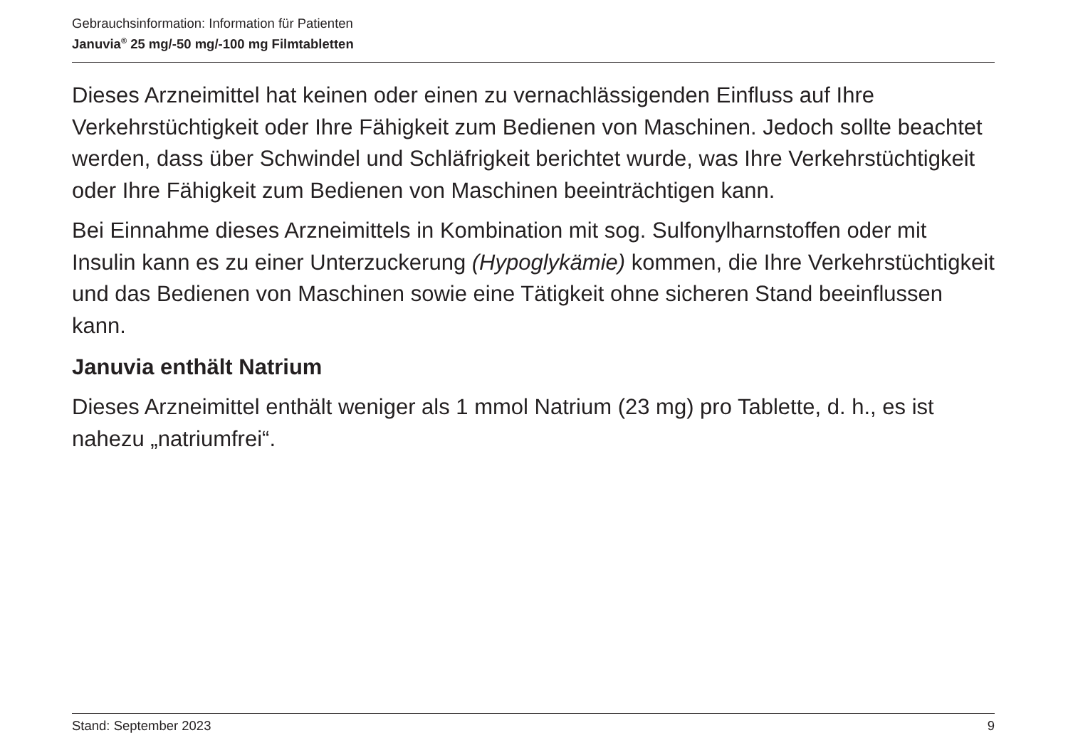Gebrauchsinformation: Information für Patienten
Januvia<sup>®</sup> 25 mg/-50 mg/-100 mg Filmtabletten
Dieses Arzneimittel hat keinen oder einen zu vernachlässigenden Einfluss auf Ihre Verkehrstüchtigkeit oder Ihre Fähigkeit zum Bedienen von Maschinen. Jedoch sollte beachtet werden, dass über Schwindel und Schläfrigkeit berichtet wurde, was Ihre Verkehrstüchtigkeit oder Ihre Fähigkeit zum Bedienen von Maschinen beeinträchtigen kann.
Bei Einnahme dieses Arzneimittels in Kombination mit sog. Sulfonylharnstoffen oder mit Insulin kann es zu einer Unterzuckerung (Hypoglykämie) kommen, die Ihre Verkehrstüchtigkeit und das Bedienen von Maschinen sowie eine Tätigkeit ohne sicheren Stand beeinflussen kann.
Januvia enthält Natrium
Dieses Arzneimittel enthält weniger als 1 mmol Natrium (23 mg) pro Tablette, d. h., es ist nahezu „natriumfrei“.
Stand: September 2023 9